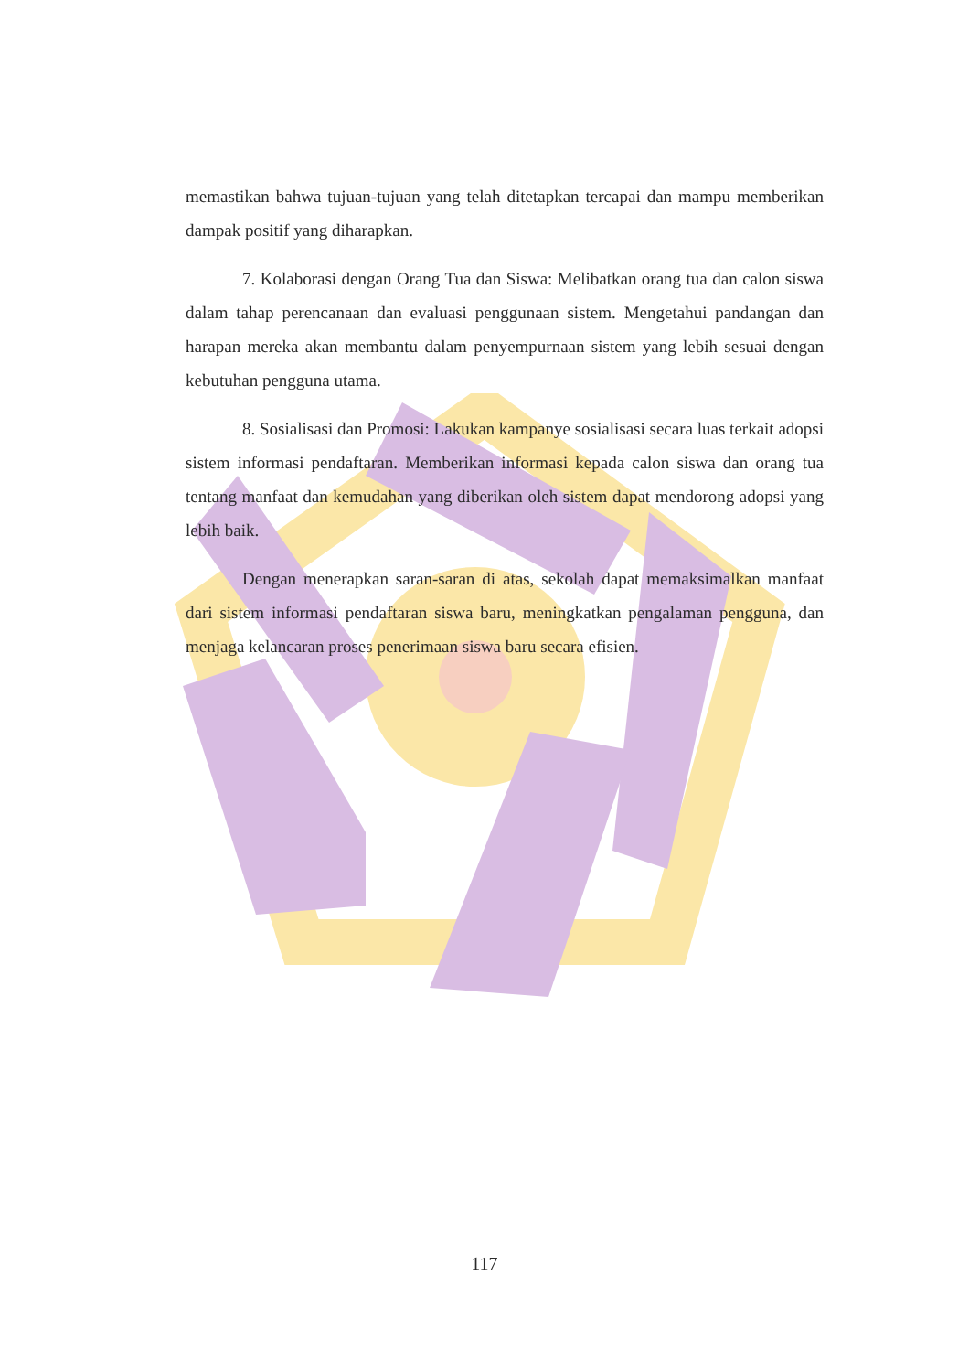memastikan bahwa tujuan-tujuan yang telah ditetapkan tercapai dan mampu memberikan dampak positif yang diharapkan.
7. Kolaborasi dengan Orang Tua dan Siswa: Melibatkan orang tua dan calon siswa dalam tahap perencanaan dan evaluasi penggunaan sistem. Mengetahui pandangan dan harapan mereka akan membantu dalam penyempurnaan sistem yang lebih sesuai dengan kebutuhan pengguna utama.
8. Sosialisasi dan Promosi: Lakukan kampanye sosialisasi secara luas terkait adopsi sistem informasi pendaftaran. Memberikan informasi kepada calon siswa dan orang tua tentang manfaat dan kemudahan yang diberikan oleh sistem dapat mendorong adopsi yang lebih baik.
Dengan menerapkan saran-saran di atas, sekolah dapat memaksimalkan manfaat dari sistem informasi pendaftaran siswa baru, meningkatkan pengalaman pengguna, dan menjaga kelancaran proses penerimaan siswa baru secara efisien.
117